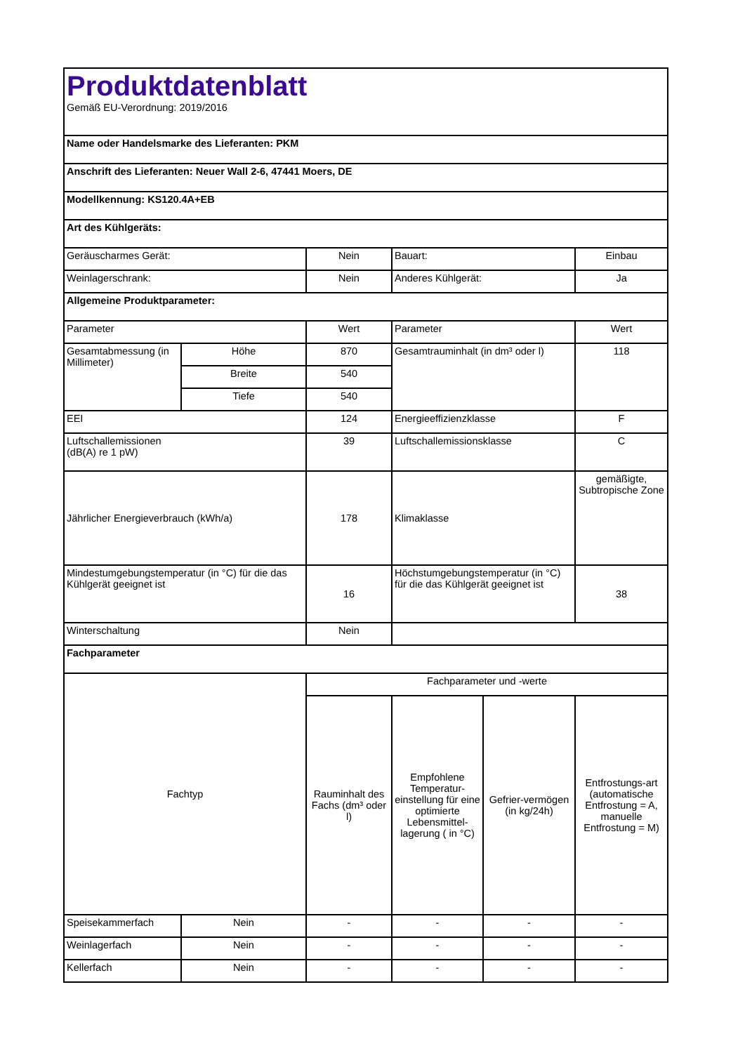| Produktdatenblatt Gemäß EU-Verordnung: 2019/2016 | | | | | |
| Name oder Handelsmarke des Lieferanten: PKM | | | | | |
| Anschrift des Lieferanten: Neuer Wall 2-6, 47441 Moers, DE | | | | | |
| Modellkennung: KS120.4A+EB | | | | | |
| Art des Kühlgeräts: | | | | | |
| Geräuscharmes Gerät: | | Nein | Bauart: | | Einbau |
| Weinlagerschrank: | | Nein | Anderes Kühlgerät: | | Ja |
| Allgemeine Produktparameter: | | | | | |
| Parameter | | Wert | Parameter | | Wert |
| Gesamtabmessung (in Millimeter) | Höhe | 870 | Gesamtrauminhalt (in dm³ oder l) | | 118 |
| | Breite | 540 | | | |
| | Tiefe | 540 | | | |
| EEI | | 124 | Energieeffizienzklasse | | F |
| Luftschallemissionen (dB(A) re 1 pW) | | 39 | Luftschallemissionsklasse | | C |
| Jährlicher Energieverbrauch (kWh/a) | | 178 | Klimaklasse | | gemäßigte, Subtropische Zone |
| Mindestumgebungstemperatur (in °C) für die das Kühlgerät geeignet ist | | 16 | Höchstumgebungstemperatur (in °C) für die das Kühlgerät geeignet ist | | 38 |
| Winterschaltung | | Nein | | | |
| Fachparameter | | | | | |
| Fachtyp | | Fachparameter und -werte | | | |
| | | Rauminhalt des Fachs (dm³ oder l) | Empfohlene Temperatur-einstellung für eine optimierte Lebensmittel-lagerung ( in °C) | Gefrier-vermögen (in kg/24h) | Entfrostungs-art (automatische Entfrostung = A, manuelle Entfrostung = M) |
| Speisekammerfach | Nein | - | - | - | - |
| Weinlagerfach | Nein | - | - | - | - |
| Kellerfach | Nein | - | - | - | - |